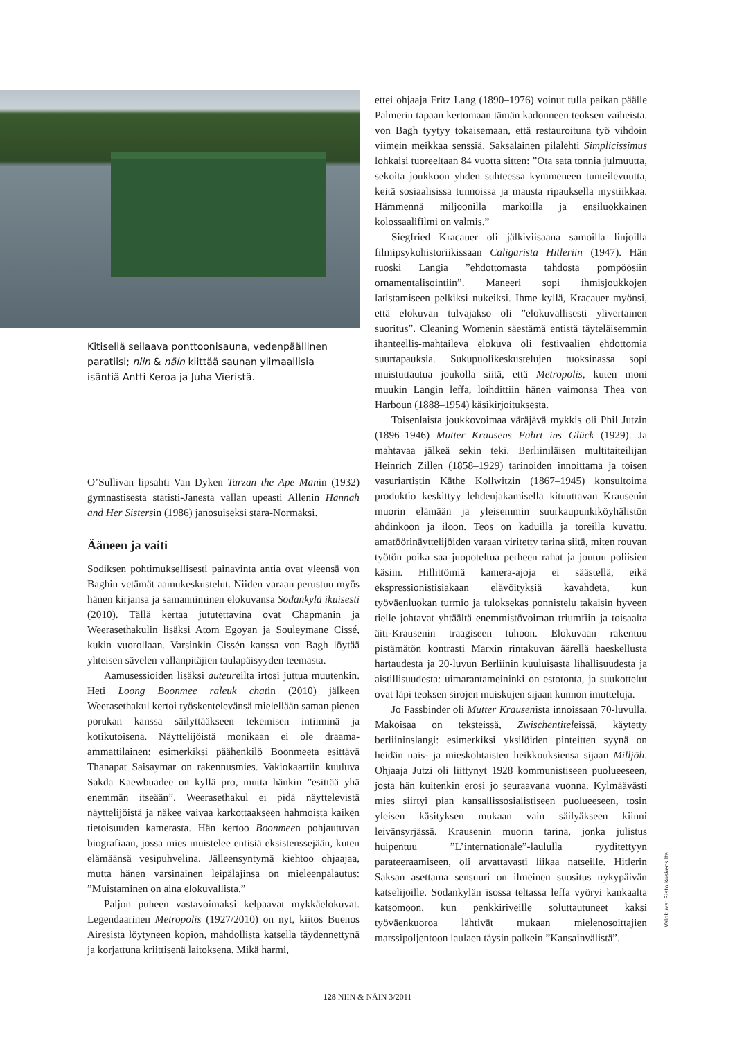Kitisellä seilaava ponttoonisauna, vedenpäällinen paratiisi; niin & näin kiittää saunan ylimaallisia isäntiä Antti Keroa ja Juha Vieristä.
O’Sullivan lipsahti Van Dyken Tarzan the Ape Manin (1932) gymnastisesta statisti-Janesta vallan upeasti Allenin Hannah and Her Sistersin (1986) janosuiseksi stara-Normaksi.
Ääneen ja vaiti
Sodiksen pohtimuksellisesti painavinta antia ovat yleensä von Baghin vetämät aamukeskustelut. Niiden varaan perustuu myös hänen kirjansa ja samanniminen elokuvansa Sodankylä ikuisesti (2010). Tällä kertaa jututettavina ovat Chapmanin ja Weerasethakulin lisäksi Atom Egoyan ja Souleymane Cissé, kukin vuorollaan. Varsinkin Cissén kanssa von Bagh löytää yhteisen sävelen vallanpitäjien taulapäisyyden teemasta.
Aamusessioiden lisäksi auteureilta irtosi juttua muutenkin. Heti Loong Boonmee raleuk chatin (2010) jälkeen Weerasethakul kertoi työskentelevänsä mielellään saman pienen porukan kanssa säilyttääkseen tekemisen intiiminä ja kotikutoisena. Näyttelijöistä monikaan ei ole draama-ammattilainen: esimerkiksi päähenkilö Boonmeeta esittävä Thanapat Saisaymar on rakennusmies. Vakiokaartiin kuuluva Sakda Kaewbuadee on kyllä pro, mutta hänkin ”esittää yhä enemmän itseään”. Weerasethakul ei pidä näyttelevistä näyttelijöistä ja näkee vaivaa karkottaakseen hahmoista kaiken tietoisuuden kamerasta. Hän kertoo Boonmeen pohjautuvan biografiaan, jossa mies muistelee entisiä eksistenssejään, kuten elämäänsä vesipuhvelina. Jälleensyntymä kiehtoo ohjaajaa, mutta hänen varsinainen leipälajinsa on mieleenpalautus: ”Muistaminen on aina elokuvallista.”
Paljon puheen vastavoimaksi kelpaavat mykkäelokuvat. Legendaarinen Metropolis (1927/2010) on nyt, kiitos Buenos Airesista löytyneen kopion, mahdollista katsella täydennettynä ja korjattuna kriittisenä laitoksena. Mikä harmi,
ettei ohjaaja Fritz Lang (1890–1976) voinut tulla paikan päälle Palmerin tapaan kertomaan tämän kadonneen teoksen vaiheista. von Bagh tyytyy tokaisemaan, että restauroituna työ vihdoin viimein meikkaa senssiä. Saksalainen pilalehti Simplicissimus lohkaisi tuoreeltaan 84 vuotta sitten: ”Ota sata tonnia julmuutta, sekoita joukkoon yhden suhteessa kymmeneen tunteilevuutta, keitä sosiaalisissa tunnoissa ja mausta ripauksella mystiikkaa. Hämmennä miljoonilla markoilla ja ensiluokkainen kolossaalifilmi on valmis.”
Siegfried Kracauer oli jälkiviisaana samoilla linjoilla filmipsykohistoriikissaan Caligarista Hitleriin (1947). Hän ruoski Langia ”ehdottomasta tahdosta pompöösiin ornamentalisointiin”. Maneeri sopi ihmisjoukkojen latistamiseen pelkiksi nukeiksi. Ihme kyllä, Kracauer myönsi, että elokuvan tulvajakso oli ”elokuvallisesti ylivertainen suoritus”. Cleaning Womenin säestämä entistä täyteläisemmin ihanteellis-mahtaileva elokuva oli festivaalien ehdottomia suurtapauksia. Sukupuolikeskustelujen tuoksinassa sopi muistuttautua joukolla siitä, että Metropolis, kuten moni muukin Langin leffa, loihdittiin hänen vaimonsa Thea von Harboun (1888–1954) käsikirjoituksesta.
Toisenlaista joukkovoimaa väräjävä mykkis oli Phil Jutzin (1896–1946) Mutter Krausens Fahrt ins Glück (1929). Ja mahtavaa jälkeä sekin teki. Berliiniläisen multitaiteilijan Heinrich Zillen (1858–1929) tarinoiden innoittama ja toisen vasuriartistin Käthe Kollwitzin (1867–1945) konsultoima produktio keskittyy lehdenjakamisella kituuttavan Krausenin muorin elämään ja yleisemmin suurkaupunkiköyhälistön ahdinkoon ja iloon. Teos on kaduilla ja toreilla kuvattu, amatöörinäyttelijöiden varaan viritetty tarina siitä, miten rouvan työtön poika saa juopoteltua perheen rahat ja joutuu poliisien käsiin. Hillittömiä kamera-ajoja ei säästellä, eikä ekspressionistisiakaan elävöityksiä kavahdeta, kun työväenluokan turmio ja tuloksekas ponnistelu takaisin hyveen tielle johtavat yhtäältä enemmistövoiman triumfiin ja toisaalta äiti-Krausenin traagiseen tuhoon. Elokuvaan rakentuu pistämätön kontrasti Marxin rintakuvan äärellä haeskellusta hartaudesta ja 20-luvun Berliinin kuuluisasta lihallisuudesta ja aistillisuudesta: uimarantameininki on estotonta, ja suukottelut ovat läpi teoksen sirojen muiskujen sijaan kunnon imutteluja.
Jo Fassbinder oli Mutter Krausenista innoissaan 70-luvulla. Makoisaa on teksteissä, Zwischentiteleissä, käytetty berliininslangi: esimerkiksi yksilöiden pinteitten syynä on heidän nais- ja mieskohtaisten heikkouksiensa sijaan Milljöh. Ohjaaja Jutzi oli liittynyt 1928 kommunistiseen puolueeseen, josta hän kuitenkin erosi jo seuraavana vuonna. Kylmäävästi mies siirtyi pian kansallissosialistiseen puolueeseen, tosin yleisen käsityksen mukaan vain säilyäkseen kiinni leivänsyrjässä. Krausenin muorin tarina, jonka julistus huipentuu ”L’internationale”-laululla ryyditettyyn parateeraamiseen, oli arvattavasti liikaa natseille. Hitlerin Saksan asettama sensuuri on ilmeinen suositus nykypäivän katselijoille. Sodankylän isossa teltassa leffa vyöryi kankaalta katsomoon, kun penkkiriveille soluttautuneet kaksi työväenkuoroa lähtivät mukaan mielenosoittajien marssipoljentoon laulaen täysin palkein ”Kansainvälistä”.
Valokuva: Risto Koskensilta
128 NIIN & NÄIN 3/2011